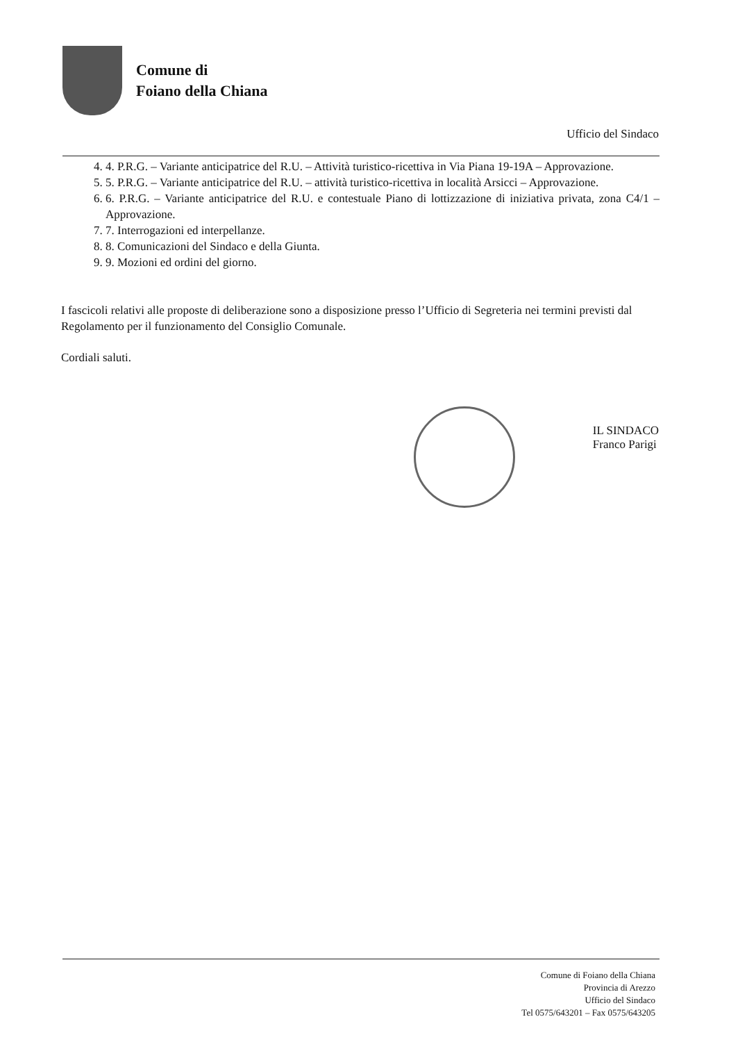Comune di
Foiano della Chiana
Ufficio del Sindaco
4. 4. P.R.G. – Variante anticipatrice del R.U. – Attività turistico-ricettiva in Via Piana 19-19A – Approvazione.
5. 5. P.R.G. – Variante anticipatrice del R.U. – attività turistico-ricettiva in località Arsicci – Approvazione.
6. 6. P.R.G. – Variante anticipatrice del R.U. e contestuale Piano di lottizzazione di iniziativa privata, zona C4/1 – Approvazione.
7. 7. Interrogazioni ed interpellanze.
8. 8. Comunicazioni del Sindaco e della Giunta.
9. 9. Mozioni ed ordini del giorno.
I fascicoli relativi alle proposte di deliberazione sono a disposizione presso l’Ufficio di Segreteria nei termini previsti dal Regolamento per il funzionamento del Consiglio Comunale.
Cordiali saluti.
IL SINDACO
Franco Parigi
Comune di Foiano della Chiana
Provincia di Arezzo
Ufficio del Sindaco
Tel 0575/643201 – Fax 0575/643205